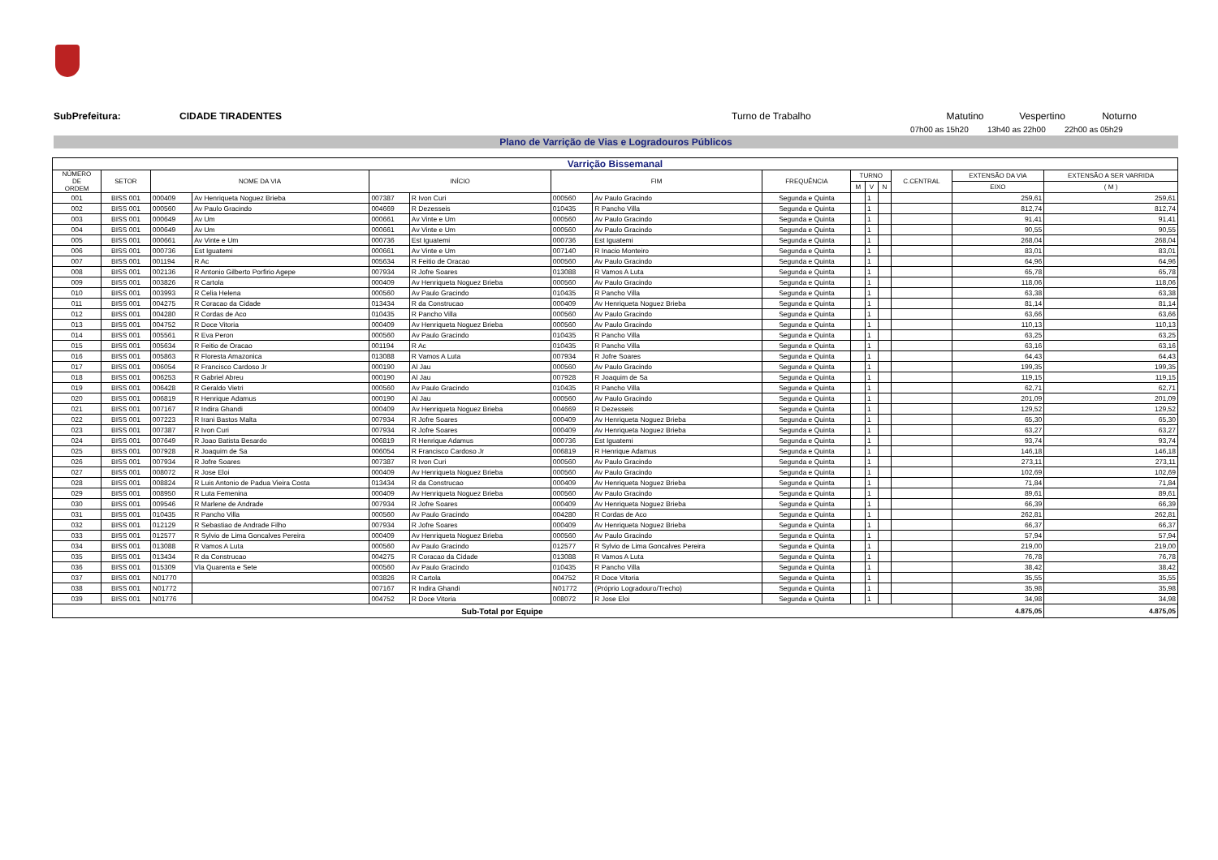SubPrefeitura: CIDADE TIRADENTES Turno de Trabalho Matutino Vespertino Noturno
07h00 as 15h20 13h40 as 22h00 22h00 as 05h29
Plano de Varrição de Vias e Logradouros Públicos
| Varrição Bissemanal | | | | | | | | | | | | | | |
| NÚMERO DE ORDEM | SETOR | NOME DA VIA | | INÍCIO | | FIM | | FREQUÊNCIA | TURNO | | | C.CENTRAL | EXTENSÃO DA VIA | EXTENSÃO A SER VARRIDA |
| | | | | | | | | | M | V | N | | EIXO | ( M ) |
| 001 | BISS 001 | 000409 | Av Henriqueta Noguez Brieba | 007387 | R Ivon Curi | 000560 | Av Paulo Gracindo | Segunda e Quinta | | 1 | | | 259,61 | 259,61 |
| 002 | BISS 001 | 000560 | Av Paulo Gracindo | 004669 | R Dezesseis | 010435 | R Pancho Villa | Segunda e Quinta | | 1 | | | 812,74 | 812,74 |
| 003 | BISS 001 | 000649 | Av Um | 000661 | Av Vinte e Um | 000560 | Av Paulo Gracindo | Segunda e Quinta | | 1 | | | 91,41 | 91,41 |
| 004 | BISS 001 | 000649 | Av Um | 000661 | Av Vinte e Um | 000560 | Av Paulo Gracindo | Segunda e Quinta | | 1 | | | 90,55 | 90,55 |
| 005 | BISS 001 | 000661 | Av Vinte e Um | 000736 | Est Iguatemi | 000736 | Est Iguatemi | Segunda e Quinta | | 1 | | | 268,04 | 268,04 |
| 006 | BISS 001 | 000736 | Est Iguatemi | 000661 | Av Vinte e Um | 007140 | R Inacio Monteiro | Segunda e Quinta | | 1 | | | 83,01 | 83,01 |
| 007 | BISS 001 | 001194 | R Ac | 005634 | R Feitio de Oracao | 000560 | Av Paulo Gracindo | Segunda e Quinta | | 1 | | | 64,96 | 64,96 |
| 008 | BISS 001 | 002136 | R Antonio Gilberto Porfirio Agepe | 007934 | R Jofre Soares | 013088 | R Vamos A Luta | Segunda e Quinta | | 1 | | | 65,78 | 65,78 |
| 009 | BISS 001 | 003826 | R Cartola | 000409 | Av Henriqueta Noguez Brieba | 000560 | Av Paulo Gracindo | Segunda e Quinta | | 1 | | | 118,06 | 118,06 |
| 010 | BISS 001 | 003993 | R Celia Helena | 000560 | Av Paulo Gracindo | 010435 | R Pancho Villa | Segunda e Quinta | | 1 | | | 63,38 | 63,38 |
| 011 | BISS 001 | 004275 | R Coracao da Cidade | 013434 | R da Construcao | 000409 | Av Henriqueta Noguez Brieba | Segunda e Quinta | | 1 | | | 81,14 | 81,14 |
| 012 | BISS 001 | 004280 | R Cordas de Aco | 010435 | R Pancho Villa | 000560 | Av Paulo Gracindo | Segunda e Quinta | | 1 | | | 63,66 | 63,66 |
| 013 | BISS 001 | 004752 | R Doce Vitoria | 000409 | Av Henriqueta Noguez Brieba | 000560 | Av Paulo Gracindo | Segunda e Quinta | | 1 | | | 110,13 | 110,13 |
| 014 | BISS 001 | 005561 | R Eva Peron | 000560 | Av Paulo Gracindo | 010435 | R Pancho Villa | Segunda e Quinta | | 1 | | | 63,25 | 63,25 |
| 015 | BISS 001 | 005634 | R Feitio de Oracao | 001194 | R Ac | 010435 | R Pancho Villa | Segunda e Quinta | | 1 | | | 63,16 | 63,16 |
| 016 | BISS 001 | 005863 | R Floresta Amazonica | 013088 | R Vamos A Luta | 007934 | R Jofre Soares | Segunda e Quinta | | 1 | | | 64,43 | 64,43 |
| 017 | BISS 001 | 006054 | R Francisco Cardoso Jr | 000190 | Al Jau | 000560 | Av Paulo Gracindo | Segunda e Quinta | | 1 | | | 199,35 | 199,35 |
| 018 | BISS 001 | 006253 | R Gabriel Abreu | 000190 | Al Jau | 007928 | R Joaquim de Sa | Segunda e Quinta | | 1 | | | 119,15 | 119,15 |
| 019 | BISS 001 | 006428 | R Geraldo Vietri | 000560 | Av Paulo Gracindo | 010435 | R Pancho Villa | Segunda e Quinta | | 1 | | | 62,71 | 62,71 |
| 020 | BISS 001 | 006819 | R Henrique Adamus | 000190 | Al Jau | 000560 | Av Paulo Gracindo | Segunda e Quinta | | 1 | | | 201,09 | 201,09 |
| 021 | BISS 001 | 007167 | R Indira Ghandi | 000409 | Av Henriqueta Noguez Brieba | 004669 | R Dezesseis | Segunda e Quinta | | 1 | | | 129,52 | 129,52 |
| 022 | BISS 001 | 007223 | R Irani Bastos Malta | 007934 | R Jofre Soares | 000409 | Av Henriqueta Noguez Brieba | Segunda e Quinta | | 1 | | | 65,30 | 65,30 |
| 023 | BISS 001 | 007387 | R Ivon Curi | 007934 | R Jofre Soares | 000409 | Av Henriqueta Noguez Brieba | Segunda e Quinta | | 1 | | | 63,27 | 63,27 |
| 024 | BISS 001 | 007649 | R Joao Batista Besardo | 006819 | R Henrique Adamus | 000736 | Est Iguatemi | Segunda e Quinta | | 1 | | | 93,74 | 93,74 |
| 025 | BISS 001 | 007928 | R Joaquim de Sa | 006054 | R Francisco Cardoso Jr | 006819 | R Henrique Adamus | Segunda e Quinta | | 1 | | | 146,18 | 146,18 |
| 026 | BISS 001 | 007934 | R Jofre Soares | 007387 | R Ivon Curi | 000560 | Av Paulo Gracindo | Segunda e Quinta | | 1 | | | 273,11 | 273,11 |
| 027 | BISS 001 | 008072 | R Jose Eloi | 000409 | Av Henriqueta Noguez Brieba | 000560 | Av Paulo Gracindo | Segunda e Quinta | | 1 | | | 102,69 | 102,69 |
| 028 | BISS 001 | 008824 | R Luis Antonio de Padua Vieira Costa | 013434 | R da Construcao | 000409 | Av Henriqueta Noguez Brieba | Segunda e Quinta | | 1 | | | 71,84 | 71,84 |
| 029 | BISS 001 | 008950 | R Luta Femenina | 000409 | Av Henriqueta Noguez Brieba | 000560 | Av Paulo Gracindo | Segunda e Quinta | | 1 | | | 89,61 | 89,61 |
| 030 | BISS 001 | 009546 | R Marlene de Andrade | 007934 | R Jofre Soares | 000409 | Av Henriqueta Noguez Brieba | Segunda e Quinta | | 1 | | | 66,39 | 66,39 |
| 031 | BISS 001 | 010435 | R Pancho Villa | 000560 | Av Paulo Gracindo | 004280 | R Cordas de Aco | Segunda e Quinta | | 1 | | | 262,81 | 262,81 |
| 032 | BISS 001 | 012129 | R Sebastiao de Andrade Filho | 007934 | R Jofre Soares | 000409 | Av Henriqueta Noguez Brieba | Segunda e Quinta | | 1 | | | 66,37 | 66,37 |
| 033 | BISS 001 | 012577 | R Sylvio de Lima Goncalves Pereira | 000409 | Av Henriqueta Noguez Brieba | 000560 | Av Paulo Gracindo | Segunda e Quinta | | 1 | | | 57,94 | 57,94 |
| 034 | BISS 001 | 013088 | R Vamos A Luta | 000560 | Av Paulo Gracindo | 012577 | R Sylvio de Lima Goncalves Pereira | Segunda e Quinta | | 1 | | | 219,00 | 219,00 |
| 035 | BISS 001 | 013434 | R da Construcao | 004275 | R Coracao da Cidade | 013088 | R Vamos A Luta | Segunda e Quinta | | 1 | | | 76,78 | 76,78 |
| 036 | BISS 001 | 015309 | Vla Quarenta e Sete | 000560 | Av Paulo Gracindo | 010435 | R Pancho Villa | Segunda e Quinta | | 1 | | | 38,42 | 38,42 |
| 037 | BISS 001 | N01770 | | 003826 | R Cartola | 004752 | R Doce Vitoria | Segunda e Quinta | | 1 | | | 35,55 | 35,55 |
| 038 | BISS 001 | N01772 | | 007167 | R Indira Ghandi | N01772 | (Próprio Logradouro/Trecho) | Segunda e Quinta | | 1 | | | 35,98 | 35,98 |
| 039 | BISS 001 | N01776 | | 004752 | R Doce Vitoria | 008072 | R Jose Eloi | Segunda e Quinta | | 1 | | | 34,98 | 34,98 |
| Sub-Total por Equipe | | | | | | | | | | | | | 4.875,05 | 4.875,05 |